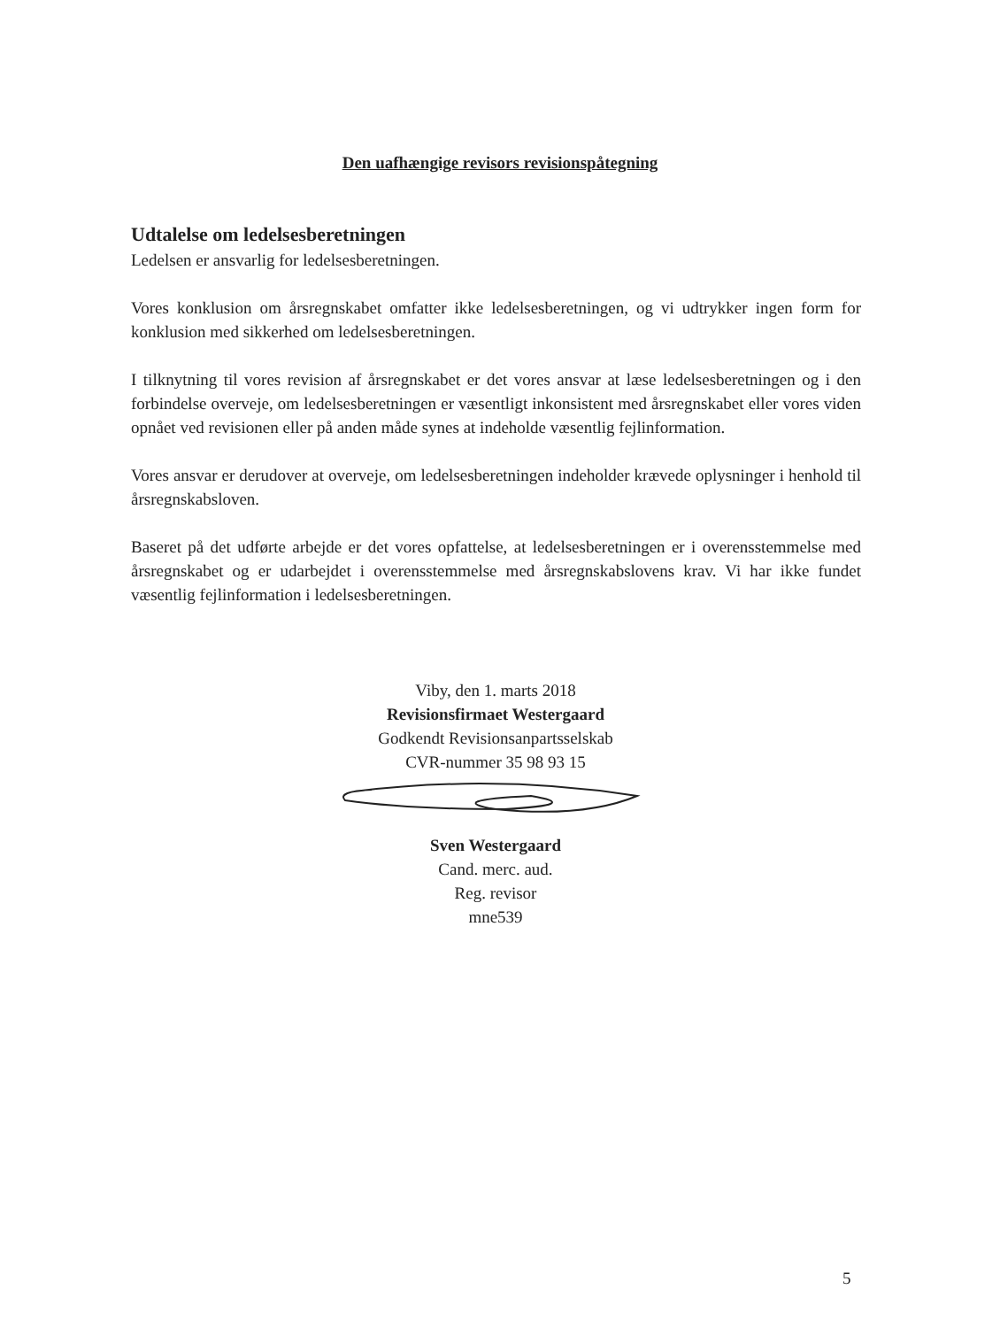Den uafhængige revisors revisionspåtegning
Udtalelse om ledelsesberetningen
Ledelsen er ansvarlig for ledelsesberetningen.
Vores konklusion om årsregnskabet omfatter ikke ledelsesberetningen, og vi udtrykker ingen form for konklusion med sikkerhed om ledelsesberetningen.
I tilknytning til vores revision af årsregnskabet er det vores ansvar at læse ledelsesberetningen og i den forbindelse overveje, om ledelsesberetningen er væsentligt inkonsistent med årsregnskabet eller vores viden opnået ved revisionen eller på anden måde synes at indeholde væsentlig fejlinformation.
Vores ansvar er derudover at overveje, om ledelsesberetningen indeholder krævede oplysninger i henhold til årsregnskabsloven.
Baseret på det udførte arbejde er det vores opfattelse, at ledelsesberetningen er i overensstemmelse med årsregnskabet og er udarbejdet i overensstemmelse med årsregnskabslovens krav. Vi har ikke fundet væsentlig fejlinformation i ledelsesberetningen.
Viby, den 1. marts 2018
Revisionsfirmaet Westergaard
Godkendt Revisionsanpartsselskab
CVR-nummer 35 98 93 15
Sven Westergaard
Cand. merc. aud.
Reg. revisor
mne539
5